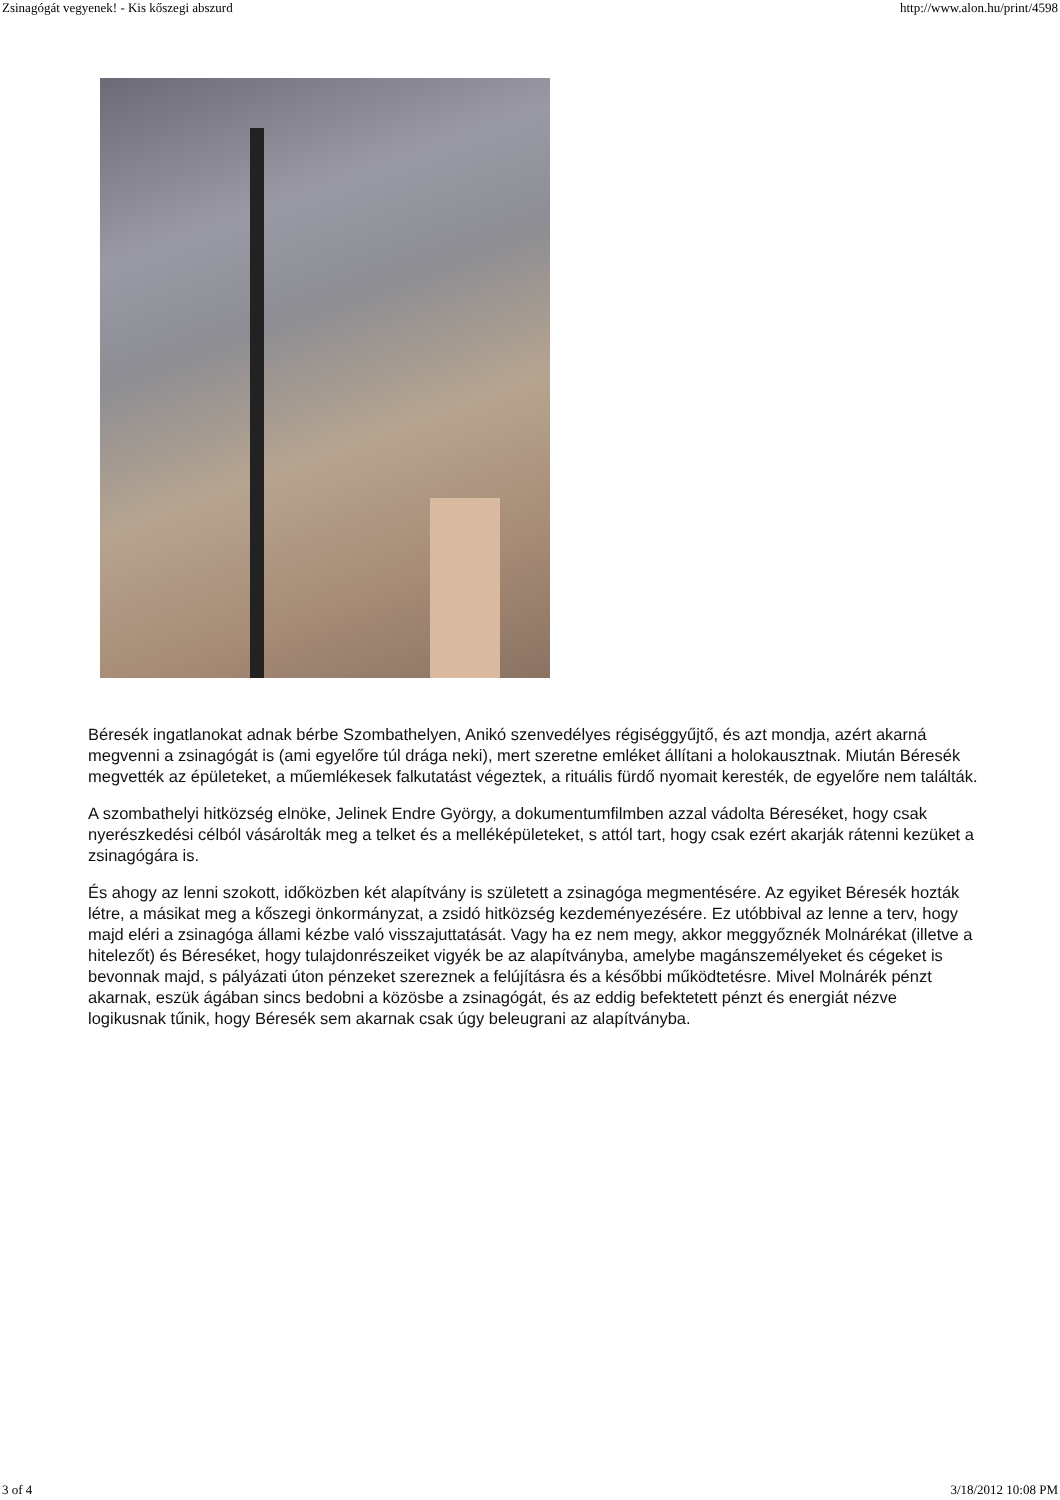Zsinagógát vegyenek! - Kis kőszegi abszurd http://www.alon.hu/print/4598
Béresék ingatlanokat adnak bérbe Szombathelyen, Anikó szenvedélyes régiséggyűjtő, és azt mondja, azért akarná megvenni a zsinagógát is (ami egyelőre túl drága neki), mert szeretne emléket állítani a holokausztnak. Miután Béresék megvették az épületeket, a műemlékesek falkutatást végeztek, a rituális fürdő nyomait keresték, de egyelőre nem találták.
A szombathelyi hitközség elnöke, Jelinek Endre György, a dokumentumfilmben azzal vádolta Béreséket, hogy csak nyerészkedési célból vásárolták meg a telket és a melléképületeket, s attól tart, hogy csak ezért akarják rátenni kezüket a zsinagógára is.
És ahogy az lenni szokott, időközben két alapítvány is született a zsinagóga megmentésére. Az egyiket Béresék hozták létre, a másikat meg a kőszegi önkormányzat, a zsidó hitközség kezdeményezésére. Ez utóbbival az lenne a terv, hogy majd eléri a zsinagóga állami kézbe való visszajuttatását. Vagy ha ez nem megy, akkor meggyőznék Molnárékat (illetve a hitelezőt) és Béreséket, hogy tulajdonrészeiket vigyék be az alapítványba, amelybe magánszemélyeket és cégeket is bevonnak majd, s pályázati úton pénzeket szereznek a felújításra és a későbbi működtetésre. Mivel Molnárék pénzt akarnak, eszük ágában sincs bedobni a közösbe a zsinagógát, és az eddig befektetett pénzt és energiát nézve logikusnak tűnik, hogy Béresék sem akarnak csak úgy beleugrani az alapítványba.
3 of 4 3/18/2012 10:08 PM